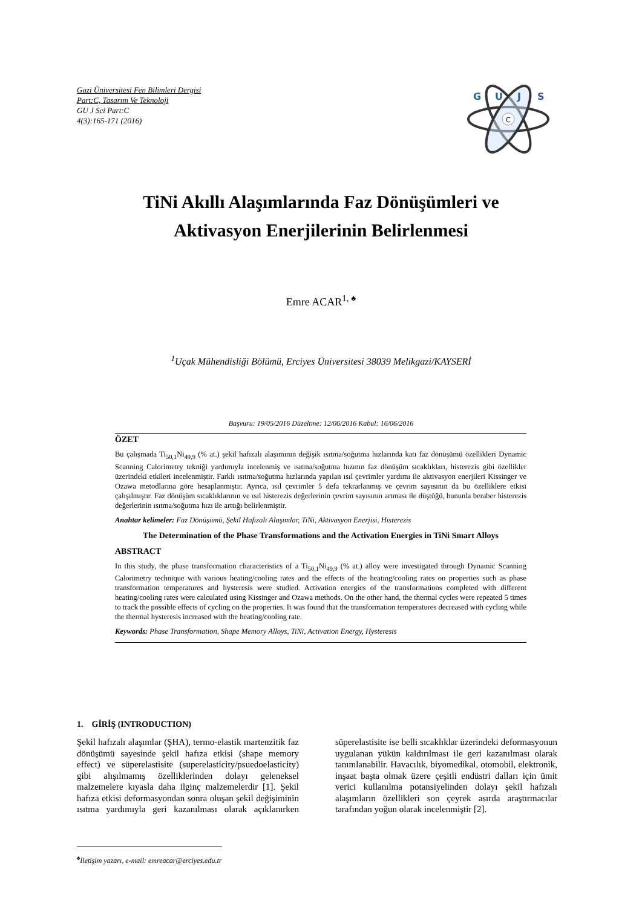Gazi Üniversitesi Fen Bilimleri Dergisi
Part:C, Tasarım Ve Teknoloji
GU J Sci Part:C
4(3):165-171 (2016)
C
G
U
J
S
TiNi Akıllı Alaşımlarında Faz Dönüşümleri ve
Aktivasyon Enerjilerinin Belirlenmesi
Emre ACAR<sup>1, ♠</sup>
<sup>1</sup> Uçak Mühendisliği Bölümü, Erciyes Üniversitesi 38039 Melikgazi/KAYSERİ
Başvuru: 19/05/2016 Düzeltme: 12/06/2016 Kabul: 16/06/2016
ÖZET
Bu çalışmada Ti<sub>50,1</sub>Ni<sub>49,9</sub> (% at.) şekil hafızalı alaşımının değişik ısıtma/soğutma hızlarında katı faz dönüşümü özellikleri Dynamic Scanning Calorimetry tekniği yardımıyla incelenmiş ve ısıtma/soğutma hızının faz dönüşüm sıcaklıkları, histerezis gibi özellikler üzerindeki etkileri incelenmiştir. Farklı ısıtma/soğutma hızlarında yapılan ısıl çevrimler yardımı ile aktivasyon enerjileri Kissinger ve Ozawa metodlarına göre hesaplanmıştır. Ayrıca, ısıl çevrimler 5 defa tekrarlanmış ve çevrim sayısının da bu özelliklere etkisi çalışılmıştır. Faz dönüşüm sıcaklıklarının ve ısıl histerezis değerlerinin çevrim sayısının artması ile düştüğü, bununla beraber histerezis değerlerinin ısıtma/soğutma hızı ile arttığı belirlenmiştir.
Anahtar kelimeler: Faz Dönüşümü, Şekil Hafızalı Alaşımlar, TiNi, Aktivasyon Enerjisi, Histerezis
The Determination of the Phase Transformations and the Activation Energies in TiNi Smart Alloys
ABSTRACT
In this study, the phase transformation characteristics of a Ti<sub>50,1</sub>Ni<sub>49,9</sub> (% at.) alloy were investigated through Dynamic Scanning Calorimetry technique with various heating/cooling rates and the effects of the heating/cooling rates on properties such as phase transformation temperatures and hysteresis were studied. Activation energies of the transformations completed with different heating/cooling rates were calculated using Kissinger and Ozawa methods. On the other hand, the thermal cycles were repeated 5 times to track the possible effects of cycling on the properties. It was found that the transformation temperatures decreased with cycling while the thermal hysteresis increased with the heating/cooling rate.
Keywords: Phase Transformation, Shape Memory Alloys, TiNi, Activation Energy, Hysteresis
1. GİRİŞ (INTRODUCTION)
Şekil hafızalı alaşımlar (ŞHA), termo-elastik martenzitik faz dönüşümü sayesinde şekil hafıza etkisi (shape memory effect) ve süperelastisite (superelasticity/psuedoelasticity) gibi alışılmamış özelliklerinden dolayı geleneksel malzemelere kıyasla daha ilginç malzemelerdir [1]. Şekil hafıza etkisi deformasyondan sonra oluşan şekil değişiminin ısıtma yardımıyla geri kazanılması olarak açıklanırken süperelastisite ise belli sıcaklıklar üzerindeki deformasyonun uygulanan yükün kaldırılması ile geri kazanılması olarak tanımlanabilir. Havacılık, biyomedikal, otomobil, elektronik, inşaat başta olmak üzere çeşitli endüstri dalları için ümit verici kullanılma potansiyelinden dolayı şekil hafızalı alaşımların özellikleri son çeyrek asırda araştırmacılar tarafından yoğun olarak incelenmiştir [2].
<sup>♠</sup>İletişim yazarı, e-mail: emreacar@erciyes.edu.tr